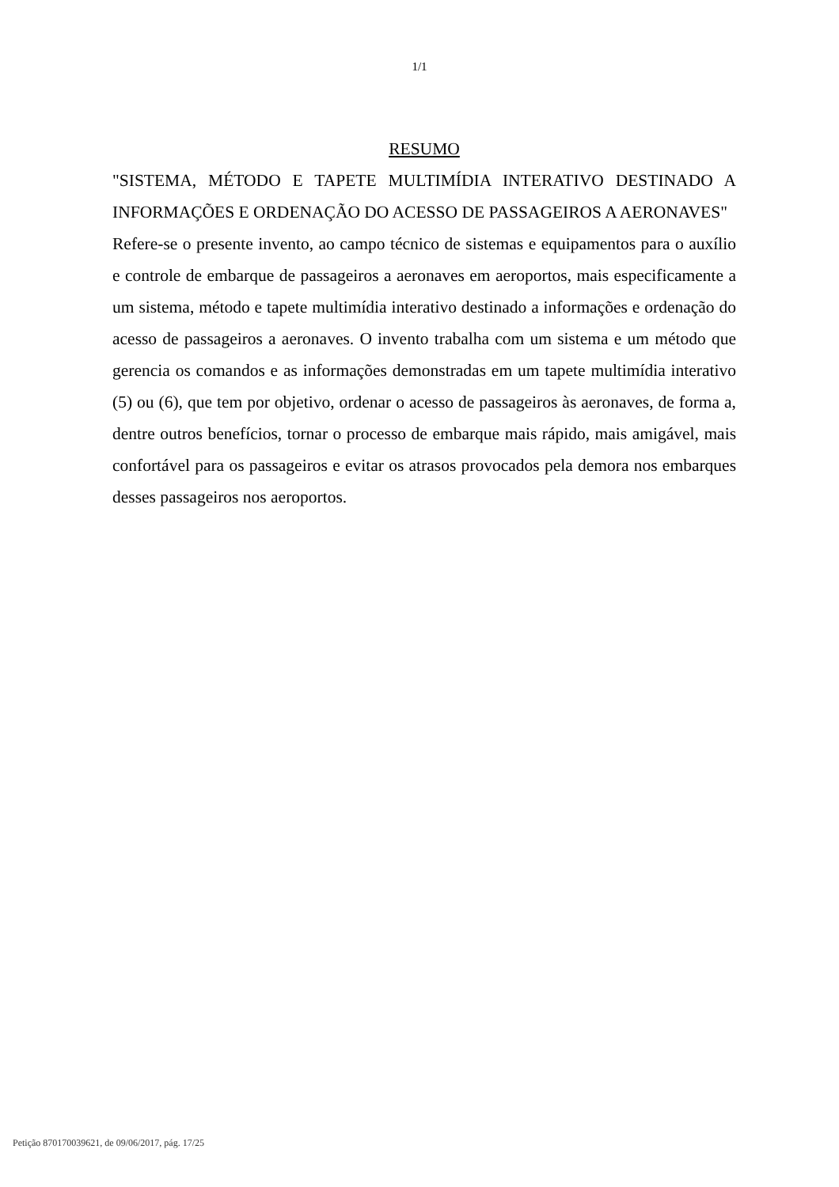1/1
RESUMO
"SISTEMA, MÉTODO E TAPETE MULTIMÍDIA INTERATIVO DESTINADO A INFORMAÇÕES E ORDENAÇÃO DO ACESSO DE PASSAGEIROS A AERONAVES"
Refere-se o presente invento, ao campo técnico de sistemas e equipamentos para o auxílio e controle de embarque de passageiros a aeronaves em aeroportos, mais especificamente a um sistema, método e tapete multimídia interativo destinado a informações e ordenação do acesso de passageiros a aeronaves. O invento trabalha com um sistema e um método que gerencia os comandos e as informações demonstradas em um tapete multimídia interativo (5) ou (6), que tem por objetivo, ordenar o acesso de passageiros às aeronaves, de forma a, dentre outros benefícios, tornar o processo de embarque mais rápido, mais amigável, mais confortável para os passageiros e evitar os atrasos provocados pela demora nos embarques desses passageiros nos aeroportos.
Petição 870170039621, de 09/06/2017, pág. 17/25